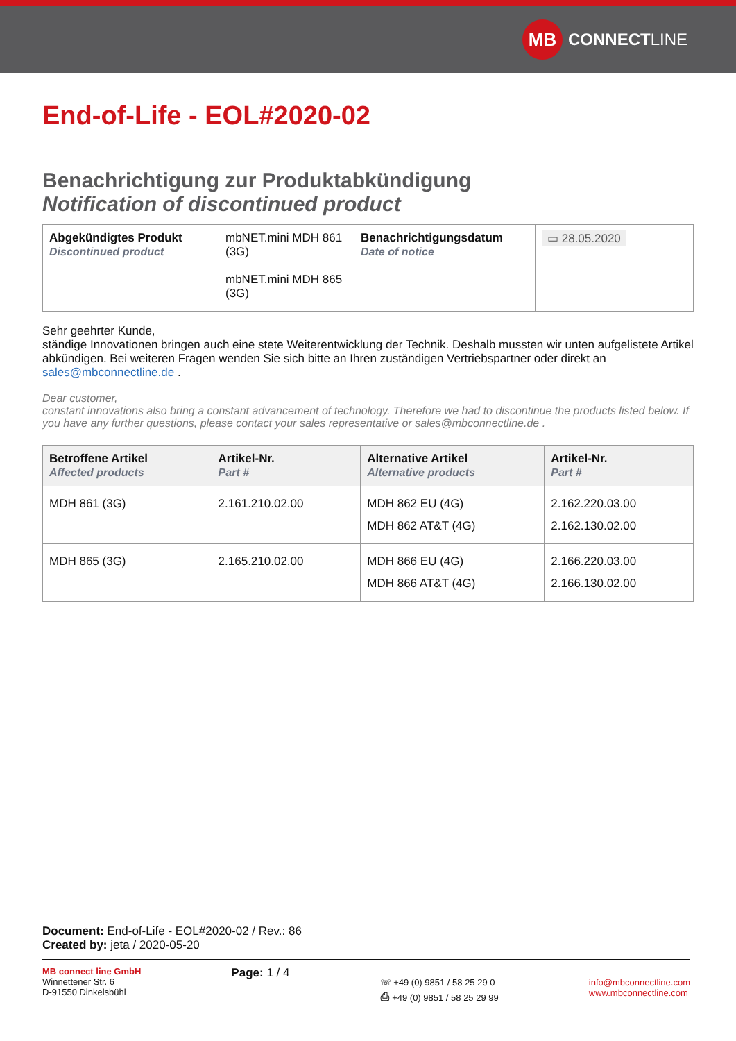MB
CONNECT LINE
End-of-Life - EOL#2020-02
Benachrichtigung zur Produktabkündigung
Notification of discontinued product
| Abgekündigtes Produkt Discontinued product | mbNET.mini MDH 861 (3G) mbNET.mini MDH 865 (3G) | Benachrichtigungsdatum Date of notice | ▭ 28.05.2020 |
Sehr geehrter Kunde,
ständige Innovationen bringen auch eine stete Weiterentwicklung der Technik. Deshalb mussten wir unten aufgelistete Artikel abkündigen. Bei weiteren Fragen wenden Sie sich bitte an Ihren zuständigen Vertriebspartner oder direkt an sales@mbconnectline.de .
Dear customer,
constant innovations also bring a constant advancement of technology. Therefore we had to discontinue the products listed below. If you have any further questions, please contact your sales representative or sales@mbconnectline.de .
| Betroffene Artikel Affected products | Artikel-Nr. Part # | Alternative Artikel Alternative products | Artikel-Nr. Part # |
| --- | --- | --- | --- |
| MDH 861 (3G) | 2.161.210.02.00 | MDH 862 EU (4G) MDH 862 AT&T (4G) | 2.162.220.03.00 2.162.130.02.00 |
| MDH 865 (3G) | 2.165.210.02.00 | MDH 866 EU (4G) MDH 866 AT&T (4G) | 2.166.220.03.00 2.166.130.02.00 |
Document: End-of-Life - EOL#2020-02 / Rev.: 86
Created by: jeta / 2020-05-20
MB connect line GmbH
Winnettener Str. 6
D-91550 Dinkelsbühl
Page: 1 / 4
☏ +49 (0) 9851 / 58 25 29 0
⎙ +49 (0) 9851 / 58 25 29 99
info@mbconnectline.com
www.mbconnectline.com